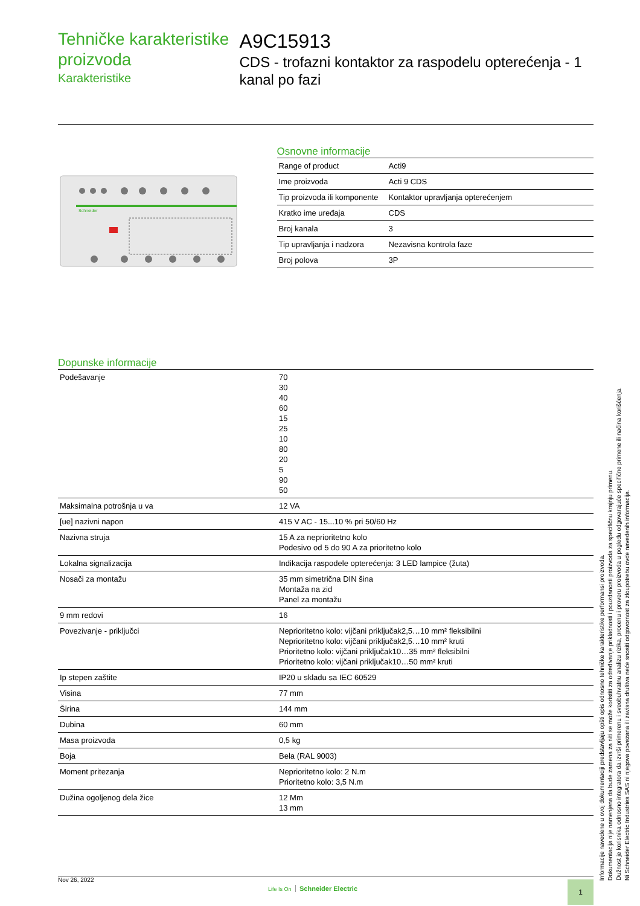Tehničke karakteristike proizvoda
Karakteristike
A9C15913
CDS - trofazni kontaktor za raspodelu opterećenja - 1 kanal po fazi
Schneider
Osnovne informacije
| Range of product | Acti9 |
| Ime proizvoda | Acti 9 CDS |
| Tip proizvoda ili komponente | Kontaktor upravljanja opterećenjem |
| Kratko ime uređaja | CDS |
| Broj kanala | 3 |
| Tip upravljanja i nadzora | Nezavisna kontrola faze |
| Broj polova | 3P |
Dopunske informacije
| Podešavanje | 70 30 40 60 15 25 10 80 20 5 90 50 |
| Maksimalna potrošnja u va | 12 VA |
| [ue] nazivni napon | 415 V AC - 15...10 % pri 50/60 Hz |
| Nazivna struja | 15 A za neprioritetno kolo Podesivo od 5 do 90 A za prioritetno kolo |
| Lokalna signalizacija | Indikacija raspodele opterećenja: 3 LED lampice (žuta) |
| Nosači za montažu | 35 mm simetrična DIN šina Montaža na zid Panel za montažu |
| 9 mm redovi | 16 |
| Povezivanje - priključci | Neprioritetno kolo: vijčani priključak2,5…10 mm² fleksibilni Neprioritetno kolo: vijčani priključak2,5…10 mm² kruti Prioritetno kolo: vijčani priključak10…35 mm² fleksibilni Prioritetno kolo: vijčani priključak10…50 mm² kruti |
| Ip stepen zaštite | IP20 u skladu sa IEC 60529 |
| Visina | 77 mm |
| Širina | 144 mm |
| Dubina | 60 mm |
| Masa proizvoda | 0,5 kg |
| Boja | Bela (RAL 9003) |
| Moment pritezanja | Neprioritetno kolo: 2 N.m Prioritetno kolo: 3,5 N.m |
| Dužina ogoljenog dela žice | 12 Mm 13 mm |
Nov 26, 2022
Life Is On Schneider Electric
1
Informacije navedene u ovoj dokumentaciji predstavljaju opšti opis odnosno tehničke karakteristike performansi proizvoda.
Dokumentacija nije namenjena da bude zamena za niti se može koristiti za određivanje prikladnosti i pouzdanosti proizvoda za specifičnu krajnju primenu.
Dužnost je korisnika odnosno integratora da izvrši primerenu i sveobuhvatnu analizu rizika, procenu i proveru proizvoda u pogledu odgovarajuće specifične primene ili načina korišćenja.
Ni Schneider Electric Industries SAS ni njegova povezana ili zavisna društva neće snositi odgovornost za zloupotrebu ovde navedenih informacija.